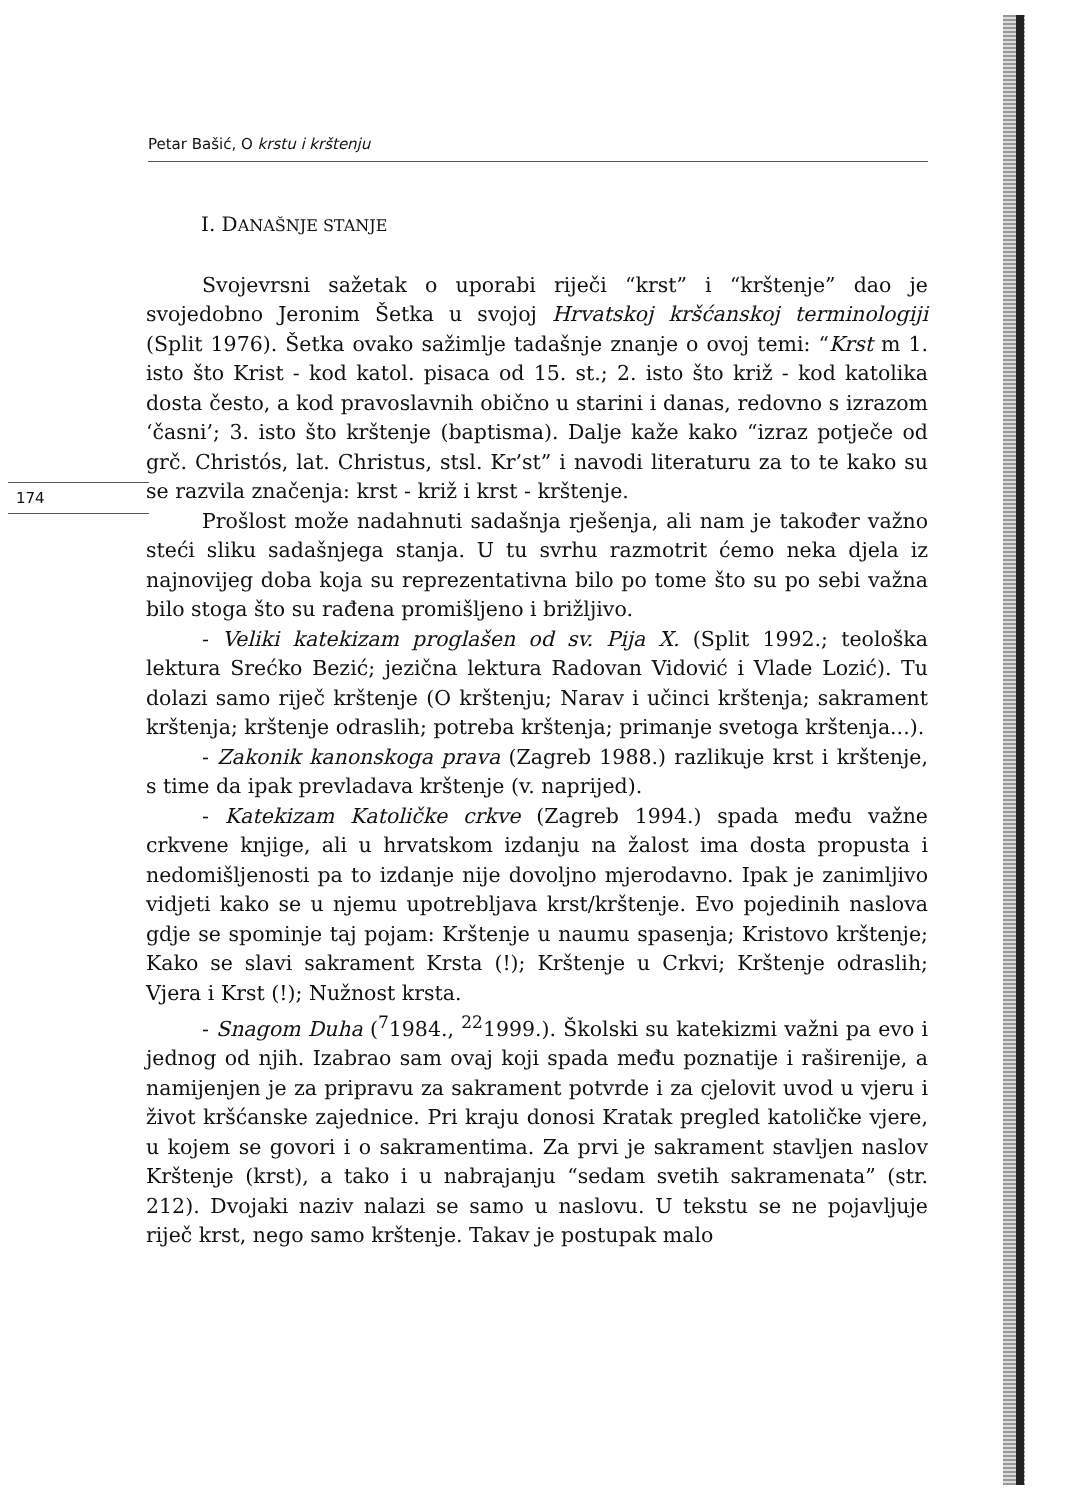Petar Bašić, O krstu i krštenju
174
I. DANAŠNJE STANJE
Svojevrsni sažetak o uporabi riječi “krst” i “krštenje” dao je svojedobno Jeronim Šetka u svojoj Hrvatskoj kršćanskoj terminologiji (Split 1976). Šetka ovako sažimlje tadašnje znanje o ovoj temi: “Krst m 1. isto što Krist - kod katol. pisaca od 15. st.; 2. isto što križ - kod katolika dosta često, a kod pravoslavnih obično u starini i danas, redovno s izrazom ‘časni’; 3. isto što krštenje (baptisma). Dalje kaže kako “izraz potječe od grč. Christós, lat. Christus, stsl. Kr’st” i navodi literaturu za to te kako su se razvila značenja: krst - križ i krst - krštenje.
Prošlost može nadahnuti sadašnja rješenja, ali nam je također važno steći sliku sadašnjega stanja. U tu svrhu razmotrit ćemo neka djela iz najnovijeg doba koja su reprezentativna bilo po tome što su po sebi važna bilo stoga što su rađena promišljeno i brižljivo.
- Veliki katekizam proglašen od sv. Pija X. (Split 1992.; teološka lektura Srećko Bezić; jezična lektura Radovan Vidović i Vlade Lozić). Tu dolazi samo riječ krštenje (O krštenju; Narav i učinci krštenja; sakrament krštenja; krštenje odraslih; potreba krštenja; primanje svetoga krštenja...).
- Zakonik kanonskoga prava (Zagreb 1988.) razlikuje krst i krštenje, s time da ipak prevladava krštenje (v. naprijed).
- Katekizam Katoličke crkve (Zagreb 1994.) spada među važne crkvene knjige, ali u hrvatskom izdanju na žalost ima dosta propusta i nedomišljenosti pa to izdanje nije dovoljno mjerodavno. Ipak je zanimljivo vidjeti kako se u njemu upotrebljava krst/krštenje. Evo pojedinih naslova gdje se spominje taj pojam: Krštenje u naumu spasenja; Kristovo krštenje; Kako se slavi sakrament Krsta (!); Krštenje u Crkvi; Krštenje odraslih; Vjera i Krst (!); Nužnost krsta.
- Snagom Duha (<sup>7</sup>1984., <sup>22</sup>1999.). Školski su katekizmi važni pa evo i jednog od njih. Izabrao sam ovaj koji spada među poznatije i raširenije, a namijenjen je za pripravu za sakrament potvrde i za cjelovit uvod u vjeru i život kršćanske zajednice. Pri kraju donosi Kratak pregled katoličke vjere, u kojem se govori i o sakramentima. Za prvi je sakrament stavljen naslov Krštenje (krst), a tako i u nabrajanju “sedam svetih sakramenata” (str. 212). Dvojaki naziv nalazi se samo u naslovu. U tekstu se ne pojavljuje riječ krst, nego samo krštenje. Takav je postupak malo